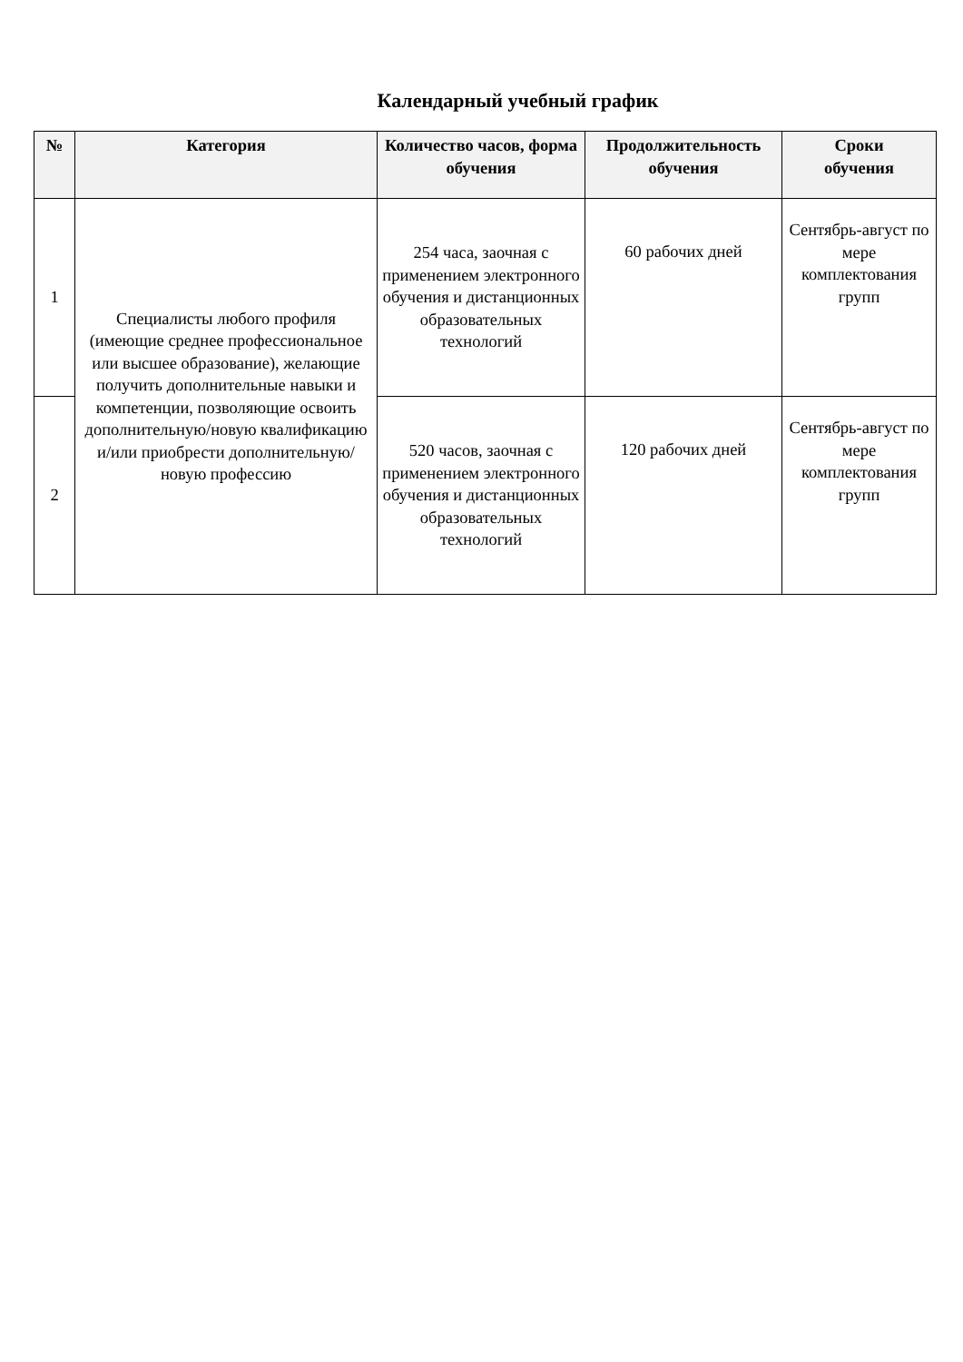Календарный учебный график
| № | Категория | Количество часов, форма обучения | Продолжительность обучения | Сроки обучения |
| --- | --- | --- | --- | --- |
| 1 | Специалисты любого профиля (имеющие среднее профессиональное или высшее образование), желающие получить дополнительные навыки и компетенции, позволяющие освоить дополнительную/новую квалификацию и/или приобрести дополнительную/новую профессию | 254 часа, заочная с применением электронного обучения и дистанционных образовательных технологий | 60 рабочих дней | Сентябрь-август по мере комплектования групп |
| 2 | | 520 часов, заочная с применением электронного обучения и дистанционных образовательных технологий | 120 рабочих дней | Сентябрь-август по мере комплектования групп |